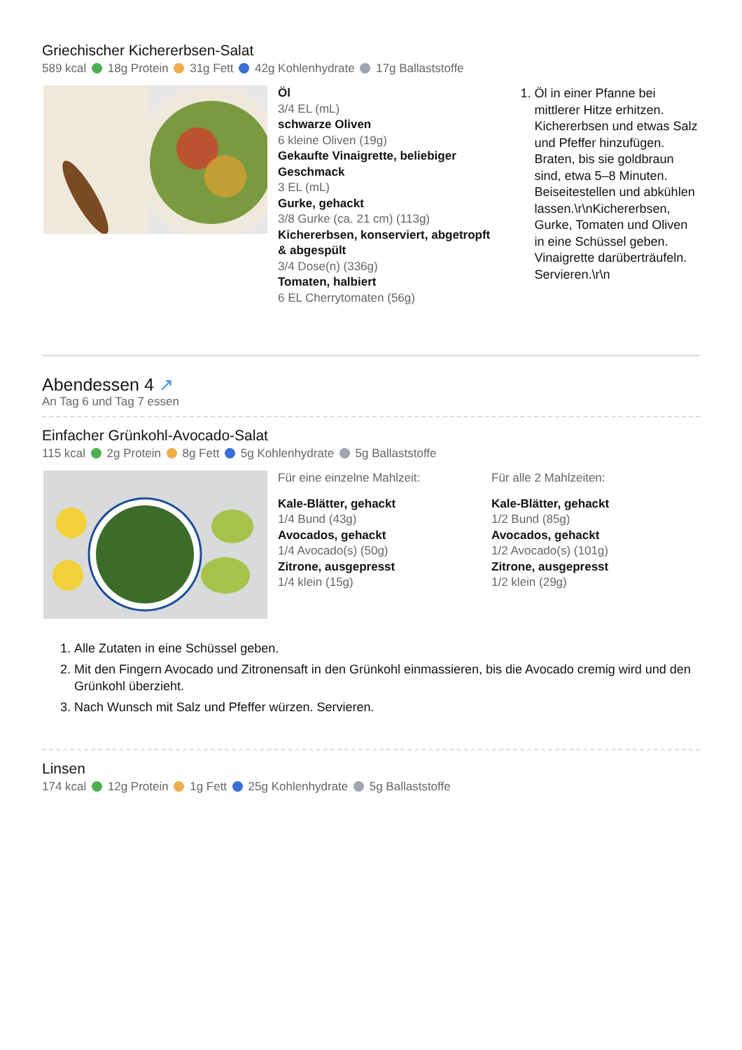Griechischer Kichererbsen-Salat
589 kcal 18g Protein 31g Fett 42g Kohlenhydrate 17g Ballaststoffe
Öl
3/4 EL (mL)
schwarze Oliven
6 kleine Oliven (19g)
Gekaufte Vinaigrette, beliebiger Geschmack
3 EL (mL)
Gurke, gehackt
3/8 Gurke (ca. 21 cm) (113g)
Kichererbsen, konserviert, abgetropft & abgespült
3/4 Dose(n) (336g)
Tomaten, halbiert
6 EL Cherrytomaten (56g)
1. Öl in einer Pfanne bei mittlerer Hitze erhitzen. Kichererbsen und etwas Salz und Pfeffer hinzufügen. Braten, bis sie goldbraun sind, etwa 5–8 Minuten. Beiseitestellen und abkühlen lassen.\r\nKichererbsen, Gurke, Tomaten und Oliven in eine Schüssel geben. Vinaigrette darüberträufeln. Servieren.\r\n
Abendessen 4 ↗
An Tag 6 und Tag 7 essen
Einfacher Grünkohl-Avocado-Salat
115 kcal 2g Protein 8g Fett 5g Kohlenhydrate 5g Ballaststoffe
Für eine einzelne Mahlzeit:
Kale-Blätter, gehackt
1/4 Bund (43g)
Avocados, gehackt
1/4 Avocado(s) (50g)
Zitrone, ausgepresst
1/4 klein (15g)
Für alle 2 Mahlzeiten:
Kale-Blätter, gehackt
1/2 Bund (85g)
Avocados, gehackt
1/2 Avocado(s) (101g)
Zitrone, ausgepresst
1/2 klein (29g)
1. Alle Zutaten in eine Schüssel geben.
2. Mit den Fingern Avocado und Zitronensaft in den Grünkohl einmassieren, bis die Avocado cremig wird und den Grünkohl überzieht.
3. Nach Wunsch mit Salz und Pfeffer würzen. Servieren.
Linsen
174 kcal 12g Protein 1g Fett 25g Kohlenhydrate 5g Ballaststoffe